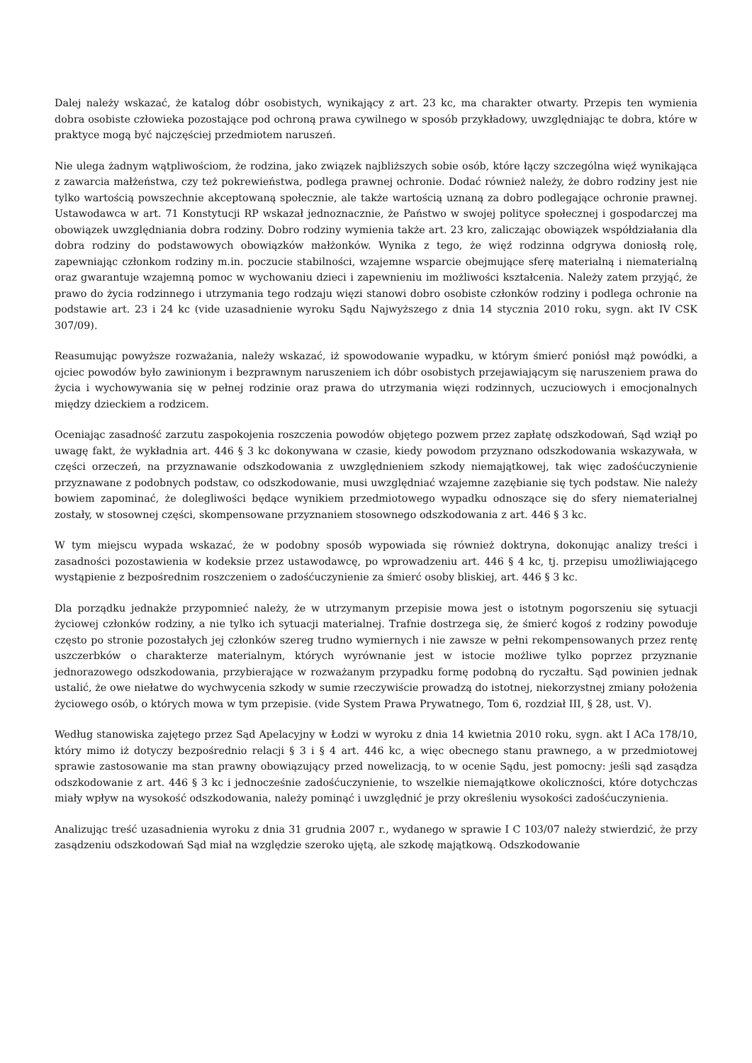Dalej należy wskazać, że katalog dóbr osobistych, wynikający z art. 23 kc, ma charakter otwarty. Przepis ten wymienia dobra osobiste człowieka pozostające pod ochroną prawa cywilnego w sposób przykładowy, uwzględniając te dobra, które w praktyce mogą być najczęściej przedmiotem naruszeń.
Nie ulega żadnym wątpliwościom, że rodzina, jako związek najbliższych sobie osób, które łączy szczególna więź wynikająca z zawarcia małżeństwa, czy też pokrewieństwa, podlega prawnej ochronie. Dodać również należy, że dobro rodziny jest nie tylko wartością powszechnie akceptowaną społecznie, ale także wartością uznaną za dobro podlegające ochronie prawnej. Ustawodawca w art. 71 Konstytucji RP wskazał jednoznacznie, że Państwo w swojej polityce społecznej i gospodarczej ma obowiązek uwzględniania dobra rodziny. Dobro rodziny wymienia także art. 23 kro, zaliczając obowiązek współdziałania dla dobra rodziny do podstawowych obowiązków małżonków. Wynika z tego, że więź rodzinna odgrywa doniosłą rolę, zapewniając członkom rodziny m.in. poczucie stabilności, wzajemne wsparcie obejmujące sferę materialną i niematerialną oraz gwarantuje wzajemną pomoc w wychowaniu dzieci i zapewnieniu im możliwości kształcenia. Należy zatem przyjąć, że prawo do życia rodzinnego i utrzymania tego rodzaju więzi stanowi dobro osobiste członków rodziny i podlega ochronie na podstawie art. 23 i 24 kc (vide uzasadnienie wyroku Sądu Najwyższego z dnia 14 stycznia 2010 roku, sygn. akt IV CSK 307/09).
Reasumując powyższe rozważania, należy wskazać, iż spowodowanie wypadku, w którym śmierć poniósł mąż powódki, a ojciec powodów było zawinionym i bezprawnym naruszeniem ich dóbr osobistych przejawiającym się naruszeniem prawa do życia i wychowywania się w pełnej rodzinie oraz prawa do utrzymania więzi rodzinnych, uczuciowych i emocjonalnych między dzieckiem a rodzicem.
Oceniając zasadność zarzutu zaspokojenia roszczenia powodów objętego pozwem przez zapłatę odszkodowań, Sąd wziął po uwagę fakt, że wykładnia art. 446 § 3 kc dokonywana w czasie, kiedy powodom przyznano odszkodowania wskazywała, w części orzeczeń, na przyznawanie odszkodowania z uwzględnieniem szkody niemajątkowej, tak więc zadośćuczynienie przyznawane z podobnych podstaw, co odszkodowanie, musi uwzględniać wzajemne zazębianie się tych podstaw. Nie należy bowiem zapominać, że dolegliwości będące wynikiem przedmiotowego wypadku odnoszące się do sfery niematerialnej zostały, w stosownej części, skompensowane przyznaniem stosownego odszkodowania z art. 446 § 3 kc.
W tym miejscu wypada wskazać, że w podobny sposób wypowiada się również doktryna, dokonując analizy treści i zasadności pozostawienia w kodeksie przez ustawodawcę, po wprowadzeniu art. 446 § 4 kc, tj. przepisu umożliwiającego wystąpienie z bezpośrednim roszczeniem o zadośćuczynienie za śmierć osoby bliskiej, art. 446 § 3 kc.
Dla porządku jednakże przypomnieć należy, że w utrzymanym przepisie mowa jest o istotnym pogorszeniu się sytuacji życiowej członków rodziny, a nie tylko ich sytuacji materialnej. Trafnie dostrzega się, że śmierć kogoś z rodziny powoduje często po stronie pozostałych jej członków szereg trudno wymiernych i nie zawsze w pełni rekompensowanych przez rentę uszczerbków o charakterze materialnym, których wyrównanie jest w istocie możliwe tylko poprzez przyznanie jednorazowego odszkodowania, przybierające w rozważanym przypadku formę podobną do ryczałtu. Sąd powinien jednak ustalić, że owe niełatwe do wychwycenia szkody w sumie rzeczywiście prowadzą do istotnej, niekorzystnej zmiany położenia życiowego osób, o których mowa w tym przepisie. (vide System Prawa Prywatnego, Tom 6, rozdział III, § 28, ust. V).
Według stanowiska zajętego przez Sąd Apelacyjny w Łodzi w wyroku z dnia 14 kwietnia 2010 roku, sygn. akt I ACa 178/10, który mimo iż dotyczy bezpośrednio relacji § 3 i § 4 art. 446 kc, a więc obecnego stanu prawnego, a w przedmiotowej sprawie zastosowanie ma stan prawny obowiązujący przed nowelizacją, to w ocenie Sądu, jest pomocny: jeśli sąd zasądza odszkodowanie z art. 446 § 3 kc i jednocześnie zadośćuczynienie, to wszelkie niemajątkowe okoliczności, które dotychczas miały wpływ na wysokość odszkodowania, należy pominąć i uwzględnić je przy określeniu wysokości zadośćuczynienia.
Analizując treść uzasadnienia wyroku z dnia 31 grudnia 2007 r., wydanego w sprawie I C 103/07 należy stwierdzić, że przy zasądzeniu odszkodowań Sąd miał na względzie szeroko ujętą, ale szkodę majątkową. Odszkodowanie